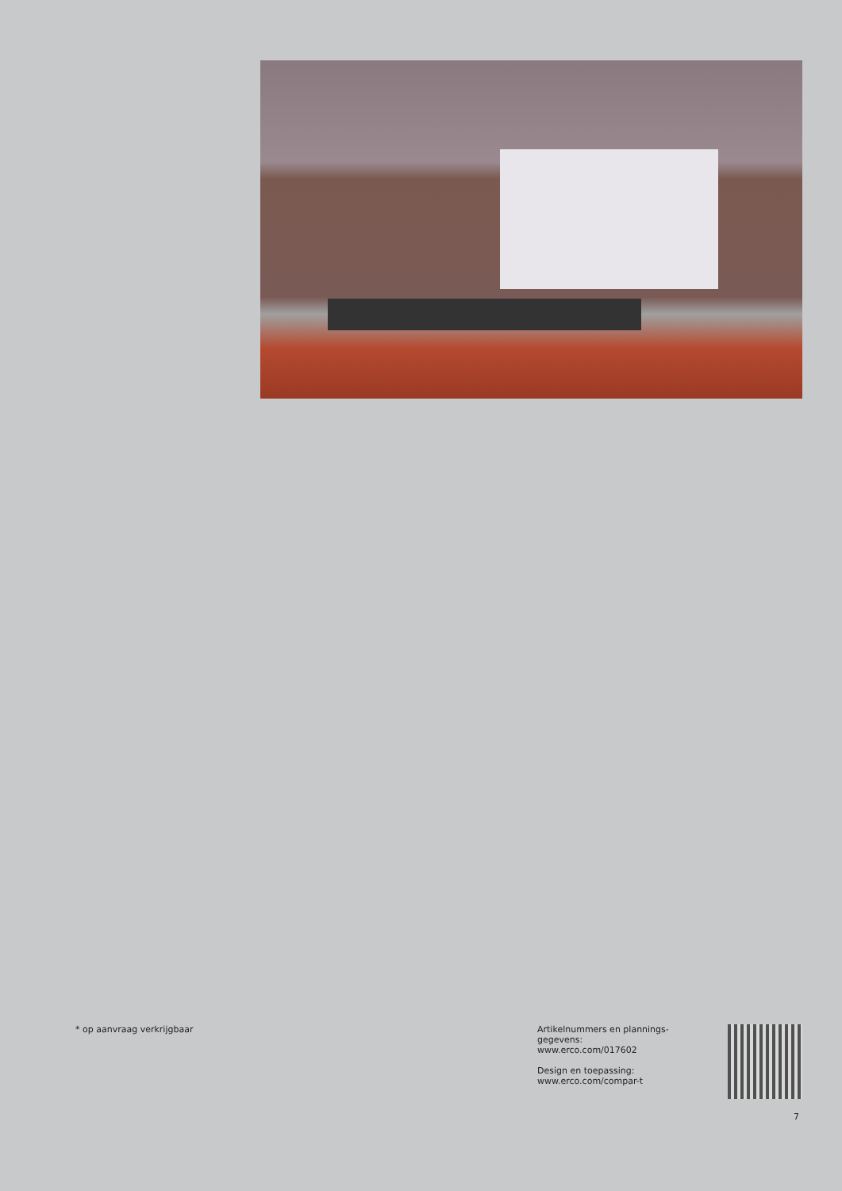* op aanvraag verkrijgbaar Artikelnummers en plannings-
gegevens:
www.erco.com/017602
Design en toepassing:
www.erco.com/compar-t
7